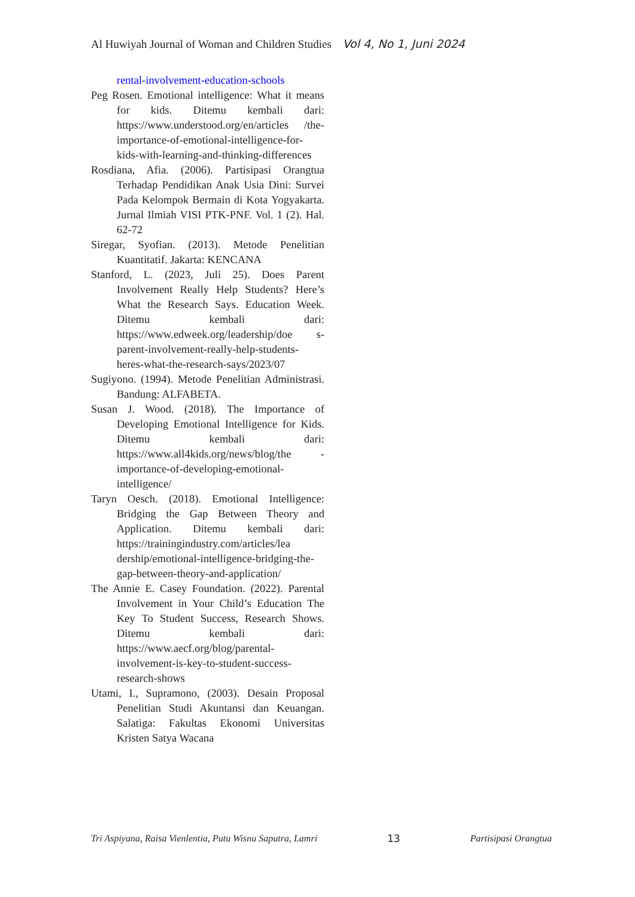Al Huwiyah Journal of Woman and Children Studies Vol 4, No 1, Juni 2024
rental-involvement-education-schools
Peg Rosen. Emotional intelligence: What it means for kids. Ditemu kembali dari: https://www.understood.org/en/articles /the-importance-of-emotional-intelligence-for-kids-with-learning-and-thinking-differences
Rosdiana, Afia. (2006). Partisipasi Orangtua Terhadap Pendidikan Anak Usia Dini: Survei Pada Kelompok Bermain di Kota Yogyakarta. Jurnal Ilmiah VISI PTK-PNF. Vol. 1 (2). Hal. 62-72
Siregar, Syofian. (2013). Metode Penelitian Kuantitatif. Jakarta: KENCANA
Stanford, L. (2023, Juli 25). Does Parent Involvement Really Help Students? Here’s What the Research Says. Education Week. Ditemu kembali dari: https://www.edweek.org/leadership/doe s-parent-involvement-really-help-students-heres-what-the-research-says/2023/07
Sugiyono. (1994). Metode Penelitian Administrasi. Bandung: ALFABETA.
Susan J. Wood. (2018). The Importance of Developing Emotional Intelligence for Kids. Ditemu kembali dari: https://www.all4kids.org/news/blog/the -importance-of-developing-emotional-intelligence/
Taryn Oesch. (2018). Emotional Intelligence: Bridging the Gap Between Theory and Application. Ditemu kembali dari: https://trainingindustry.com/articles/lea dership/emotional-intelligence-bridging-the-gap-between-theory-and-application/
The Annie E. Casey Foundation. (2022). Parental Involvement in Your Child’s Education The Key To Student Success, Research Shows. Ditemu kembali dari: https://www.aecf.org/blog/parental-involvement-is-key-to-student-success-research-shows
Utami, I., Supramono, (2003). Desain Proposal Penelitian Studi Akuntansi dan Keuangan. Salatiga: Fakultas Ekonomi Universitas Kristen Satya Wacana
Tri Aspiyana, Raisa Vienlentia, Putu Wisnu Saputra, Lamri 13 Partisipasi Orangtua